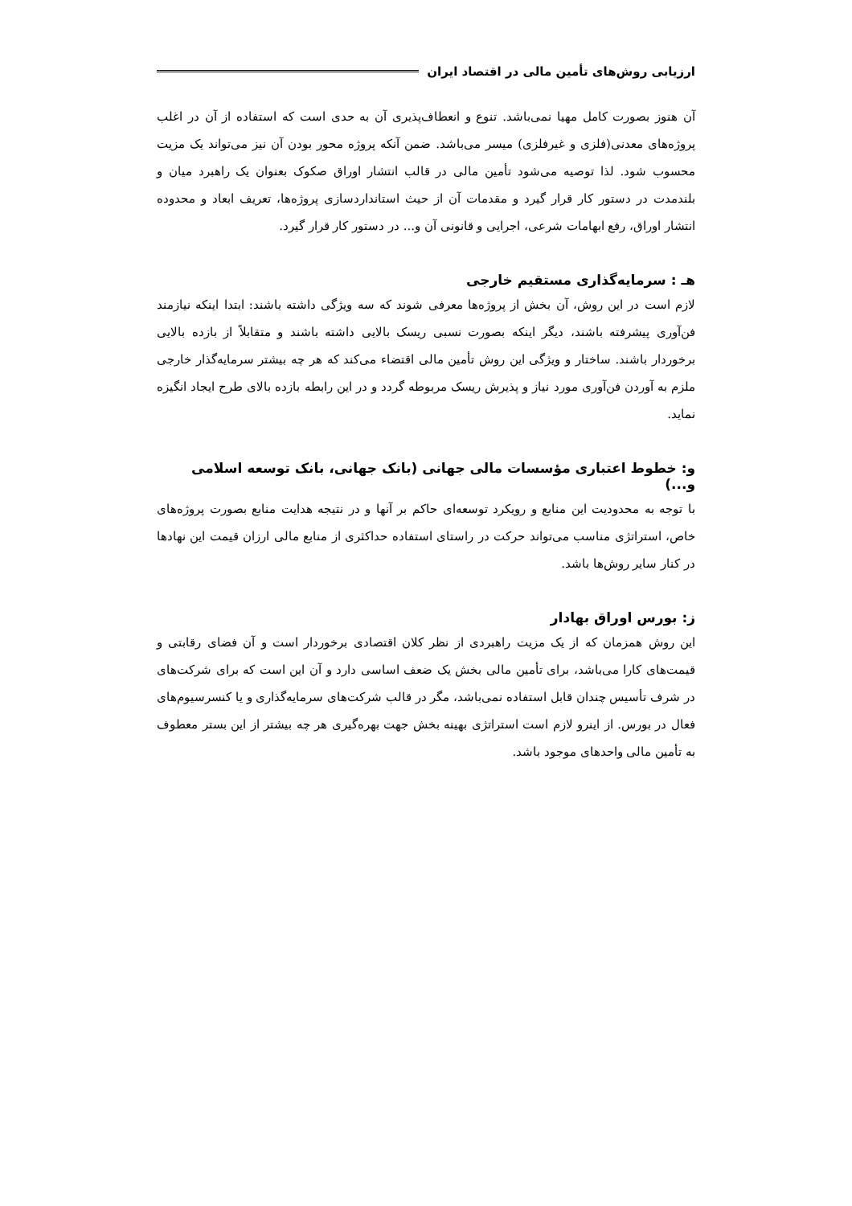ارزیابی روش‌های تأمین مالی در اقتصاد ایران
آن هنوز بصورت کامل مهیا نمی‌باشد. تنوع و انعطاف‌پذیری آن به حدی است که استفاده از آن در اغلب پروژه‌های معدنی(فلزی و غیرفلزی) میسر می‌باشد. ضمن آنکه پروژه محور بودن آن نیز می‌تواند یک مزیت محسوب شود. لذا توصیه می‌شود تأمین مالی در قالب انتشار اوراق صکوک بعنوان یک راهبرد میان و بلندمدت در دستور کار قرار گیرد و مقدمات آن از حیث استانداردسازی پروژه‌ها، تعریف ابعاد و محدوده انتشار اوراق، رفع ابهامات شرعی، اجرایی و قانونی آن و... در دستور کار قرار گیرد.
هـ : سرمایه‌گذاری مستقیم خارجی
لازم است در این روش، آن بخش از پروژه‌ها معرفی شوند که سه ویژگی داشته باشند: ابتدا اینکه نیازمند فن‌آوری پیشرفته باشند، دیگر اینکه بصورت نسبی ریسک بالایی داشته باشند و متقابلاً از بازده بالایی برخوردار باشند. ساختار و ویژگی این روش تأمین مالی اقتضاء می‌کند که هر چه بیشتر سرمایه‌گذار خارجی ملزم به آوردن فن‌آوری مورد نیاز و پذیرش ریسک مربوطه گردد و در این رابطه بازده بالای طرح ایجاد انگیزه نماید.
و: خطوط اعتباری مؤسسات مالی جهانی (بانک جهانی، بانک توسعه اسلامی و...)
با توجه به محدودیت این منابع و رویکرد توسعه‌ای حاکم بر آنها و در نتیجه هدایت منابع بصورت پروژه‌های خاص، استراتژی مناسب می‌تواند حرکت در راستای استفاده حداکثری از منابع مالی ارزان قیمت این نهادها در کنار سایر روش‌ها باشد.
ز: بورس اوراق بهادار
این روش همزمان که از یک مزیت راهبردی از نظر کلان اقتصادی برخوردار است و آن فضای رقابتی و قیمت‌های کارا می‌باشد، برای تأمین مالی بخش یک ضعف اساسی دارد و آن این است که برای شرکت‌های در شرف تأسیس چندان قابل استفاده نمی‌باشد، مگر در قالب شرکت‌های سرمایه‌گذاری و یا کنسرسیوم‌های فعال در بورس. از اینرو لازم است استراتژی بهینه بخش جهت بهره‌گیری هر چه بیشتر از این بستر معطوف به تأمین مالی واحدهای موجود باشد.